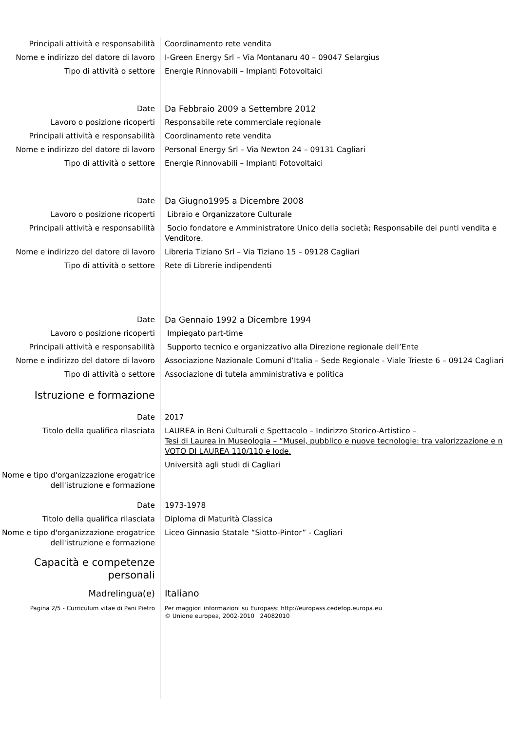Principali attività e responsabilità
Coordinamento rete vendita
Nome e indirizzo del datore di lavoro
I-Green Energy Srl – Via Montanaru 40 – 09047 Selargius
Tipo di attività o settore Energie Rinnovabili – Impianti Fotovoltaici
Date Da Febbraio 2009 a Settembre 2012
Lavoro o posizione ricoperti Responsabile rete commerciale regionale
Principali attività e responsabilità
Coordinamento rete vendita
Nome e indirizzo del datore di lavoro
Personal Energy Srl – Via Newton 24 – 09131 Cagliari
Tipo di attività o settore Energie Rinnovabili – Impianti Fotovoltaici
Date Da Giugno1995 a Dicembre 2008
Lavoro o posizione ricoperti Libraio e Organizzatore Culturale
Principali attività e responsabilità
Socio fondatore e Amministratore Unico della società; Responsabile dei punti vendita e Venditore.
Nome e indirizzo del datore di lavoro
Libreria Tiziano Srl – Via Tiziano 15 – 09128 Cagliari
Tipo di attività o settore Rete di Librerie indipendenti
Date Da Gennaio 1992 a Dicembre 1994
Lavoro o posizione ricoperti Impiegato part-time
Principali attività e responsabilità
Supporto tecnico e organizzativo alla Direzione regionale dell’Ente
Nome e indirizzo del datore di lavoro
Associazione Nazionale Comuni d’Italia – Sede Regionale - Viale Trieste 6 – 09124 Cagliari
Tipo di attività o settore Associazione di tutela amministrativa e politica
Istruzione e formazione
Date 2017
Titolo della qualifica rilasciata LAUREA in Beni Culturali e Spettacolo – Indirizzo Storico-Artistico –
Tesi di Laurea in Museologia – “Musei, pubblico e nuove tecnologie: tra valorizzazione e n
VOTO DI LAUREA 110/110 e lode.
Nome e tipo d'organizzazione erogatrice dell'istruzione e formazione
Università agli studi di Cagliari
Date 1973-1978
Titolo della qualifica rilasciata Diploma di Maturità Classica
Nome e tipo d'organizzazione erogatrice dell'istruzione e formazione
Liceo Ginnasio Statale “Siotto-Pintor” - Cagliari
Capacità e competenze personali
Madrelingua(e) Italiano
Pagina 2/5 - Curriculum vitae di Pani Pietro Per maggiori informazioni su Europass: http://europass.cedefop.europa.eu
© Unione europea, 2002-2010 24082010